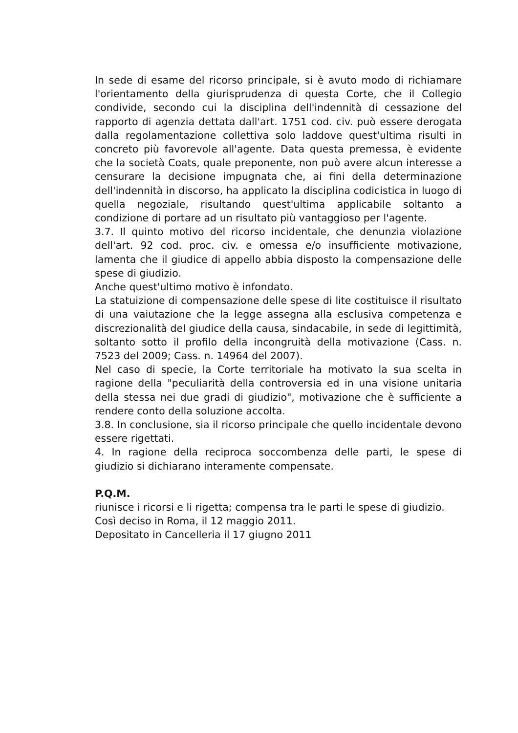In sede di esame del ricorso principale, si è avuto modo di richiamare l'orientamento della giurisprudenza di questa Corte, che il Collegio condivide, secondo cui la disciplina dell'indennità di cessazione del rapporto di agenzia dettata dall'art. 1751 cod. civ. può essere derogata dalla regolamentazione collettiva solo laddove quest'ultima risulti in concreto più favorevole all'agente. Data questa premessa, è evidente che la società Coats, quale preponente, non può avere alcun interesse a censurare la decisione impugnata che, ai fini della determinazione dell'indennità in discorso, ha applicato la disciplina codicistica in luogo di quella negoziale, risultando quest'ultima applicabile soltanto a condizione di portare ad un risultato più vantaggioso per l'agente.
3.7. Il quinto motivo del ricorso incidentale, che denunzia violazione dell'art. 92 cod. proc. civ. e omessa e/o insufficiente motivazione, lamenta che il giudice di appello abbia disposto la compensazione delle spese di giudizio.
Anche quest'ultimo motivo è infondato.
La statuizione di compensazione delle spese di lite costituisce il risultato di una vaiutazione che la legge assegna alla esclusiva competenza e discrezionalità del giudice della causa, sindacabile, in sede di legittimità, soltanto sotto il profilo della incongruità della motivazione (Cass. n. 7523 del 2009; Cass. n. 14964 del 2007).
Nel caso di specie, la Corte territoriale ha motivato la sua scelta in ragione della "peculiarità della controversia ed in una visione unitaria della stessa nei due gradi di giudizio", motivazione che è sufficiente a rendere conto della soluzione accolta.
3.8. In conclusione, sia il ricorso principale che quello incidentale devono essere rigettati.
4. In ragione della reciproca soccombenza delle parti, le spese di giudizio si dichiarano interamente compensate.
P.Q.M.
riunisce i ricorsi e li rigetta; compensa tra le parti le spese di giudizio.
Così deciso in Roma, il 12 maggio 2011.
Depositato in Cancelleria il 17 giugno 2011